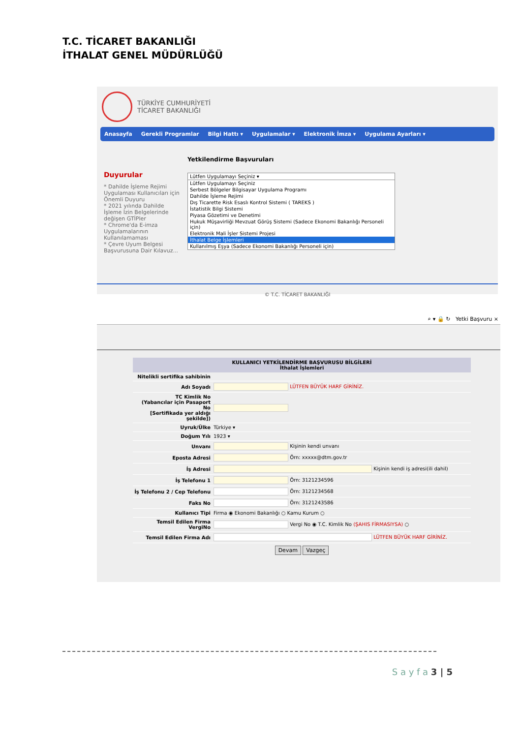T.C. TİCARET BAKANLIĞI
İTHALAT GENEL MÜDÜRLÜĞÜ
TÜRKİYE CUMHURİYETİ
TİCARET BAKANLIĞI
Anasayfa Gerekli Programlar Bilgi Hattı ▾ Uygulamalar ▾ Elektronik İmza ▾ Uygulama Ayarları ▾
Duyurular
* Dahilde İşleme Rejimi Uygulaması Kullanıcıları için Önemli Duyuru
* 2021 yılında Dahilde İşleme İzin Belgelerinde değişen GTİPler
* Chrome'da E-imza Uygulamalarının Kullanılamaması
* Çevre Uyum Belgesi Başvurusuna Dair Kılavuz...
Yetkilendirme Başvuruları
Lütfen Uygulamayı Seçiniz ▾
Lütfen Uygulamayı Seçiniz
Serbest Bölgeler Bilgisayar Uygulama Programı
Dahilde İşleme Rejimi
Dış Ticarette Risk Esaslı Kontrol Sistemi ( TAREKS )
İstatistik Bilgi Sistemi
Piyasa Gözetimi ve Denetimi
Hukuk Müşavirliği Mevzuat Görüş Sistemi (Sadece Ekonomi Bakanlığı Personeli için)
Elektronik Mali İşler Sistemi Projesi
İthalat Belge İşlemleri
Kullanılmış Eşya (Sadece Ekonomi Bakanlığı Personeli için)
© T.C. TİCARET BAKANLIĞI
⌕ ▾ 🔒 ↻ Yetki Başvuru ×
| KULLANICI YETKİLENDİRME BAŞVURUSU BİLGİLERİ İthalat İşlemleri | |
| --- | --- |
| Nitelikli sertifika sahibinin | |
| Adı Soyadı | LÜTFEN BÜYÜK HARF GİRİNİZ. |
| TC Kimlik No (Yabancılar için Pasaport No [Sertifikada yer aldığı şekilde]) | |
| Uyruk/Ülke | Türkiye ▾ |
| Doğum Yılı | 1923 ▾ |
| Unvanı | Kişinin kendi unvanı |
| Eposta Adresi | Örn: xxxxx@dtm.gov.tr |
| İş Adresi | Kişinin kendi iş adresi(ili dahil) |
| İş Telefonu 1 | Örn: 3121234596 |
| İş Telefonu 2 / Cep Telefonu | Örn: 3121234568 |
| Faks No | Örn: 3121243586 |
| Kullanıcı Tipi | Firma ◉ Ekonomi Bakanlığı ○ Kamu Kurum ○ |
| Temsil Edilen Firma VergiNo | Vergi No ◉ T.C. Kimlik No (ŞAHIS FİRMASIYSA) ○ |
| Temsil Edilen Firma Adı | LÜTFEN BÜYÜK HARF GİRİNİZ. |
Devam Vazgeç
S a y f a 3 | 5